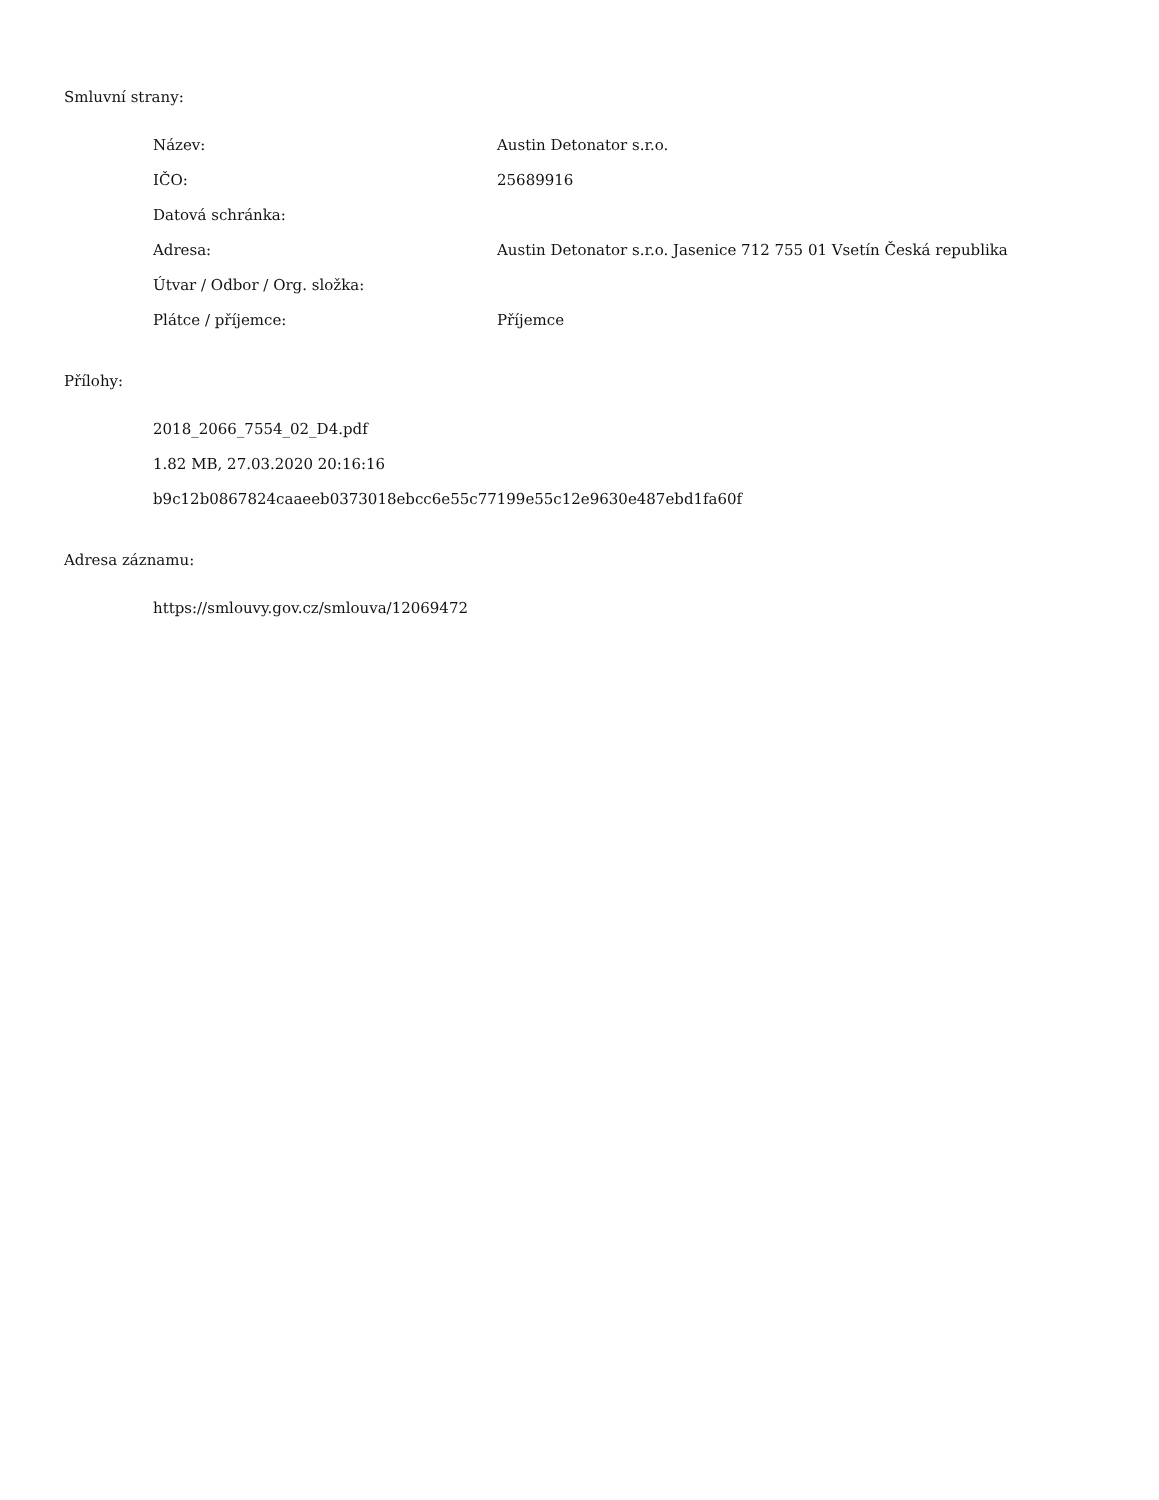Smluvní strany:
| Název: | Austin Detonator s.r.o. |
| IČO: | 25689916 |
| Datová schránka: | |
| Adresa: | Austin Detonator s.r.o. Jasenice 712 755 01 Vsetín Česká republika |
| Útvar / Odbor / Org. složka: | |
| Plátce / příjemce: | Příjemce |
Přílohy:
2018_2066_7554_02_D4.pdf
1.82 MB, 27.03.2020 20:16:16
b9c12b0867824caaeeb0373018ebcc6e55c77199e55c12e9630e487ebd1fa60f
Adresa záznamu:
https://smlouvy.gov.cz/smlouva/12069472